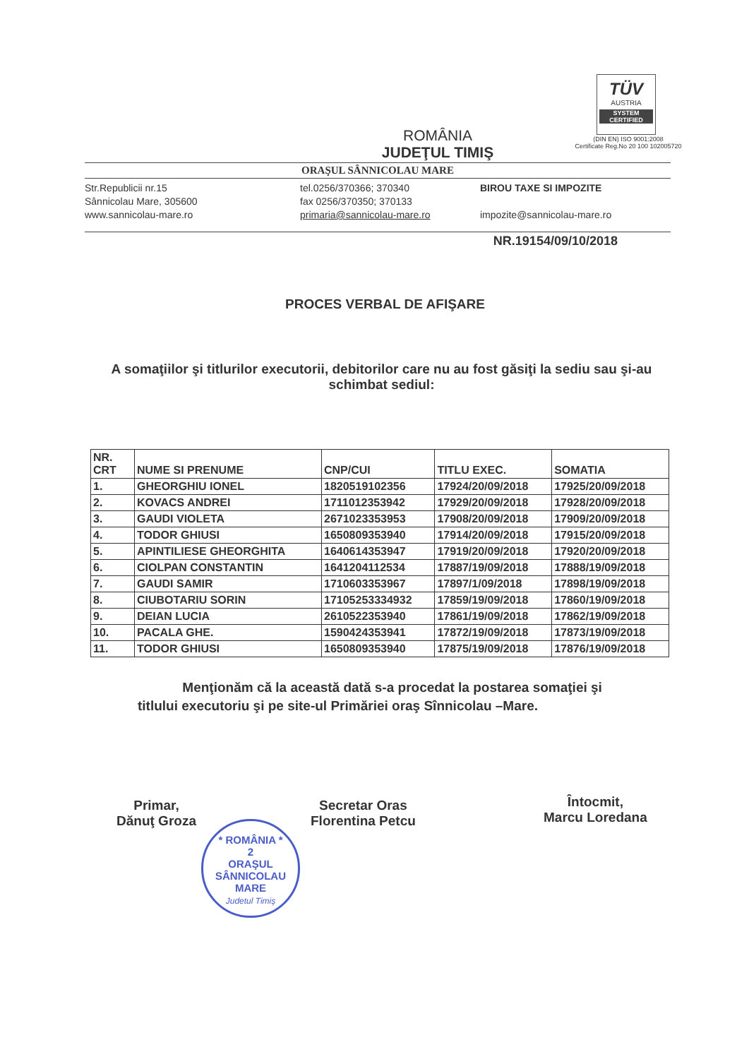TÜV
AUSTRIA
SYSTEM CERTIFIED
(DIN EN) ISO 9001:2008
Certificate Reg.No 20 100 102005720
ROMÂNIA
JUDEŢUL TIMIŞ
ORAŞUL SÂNNICOLAU MARE
Str.Republicii nr.15
Sânnicolau Mare, 305600
www.sannicolau-mare.ro
tel.0256/370366; 370340
fax 0256/370350; 370133
primaria@sannicolau-mare.ro
BIROU TAXE SI IMPOZITE
impozite@sannicolau-mare.ro
NR.19154/09/10/2018
PROCES VERBAL DE AFIŞARE
A somaţiilor şi titlurilor executorii, debitorilor care nu au fost găsiţi la sediu sau şi-au schimbat sediul:
| NR. CRT | NUME SI PRENUME | CNP/CUI | TITLU EXEC. | SOMATIA |
| --- | --- | --- | --- | --- |
| 1. | GHEORGHIU IONEL | 1820519102356 | 17924/20/09/2018 | 17925/20/09/2018 |
| 2. | KOVACS ANDREI | 1711012353942 | 17929/20/09/2018 | 17928/20/09/2018 |
| 3. | GAUDI VIOLETA | 2671023353953 | 17908/20/09/2018 | 17909/20/09/2018 |
| 4. | TODOR GHIUSI | 1650809353940 | 17914/20/09/2018 | 17915/20/09/2018 |
| 5. | APINTILIESE GHEORGHITA | 1640614353947 | 17919/20/09/2018 | 17920/20/09/2018 |
| 6. | CIOLPAN CONSTANTIN | 1641204112534 | 17887/19/09/2018 | 17888/19/09/2018 |
| 7. | GAUDI SAMIR | 1710603353967 | 17897/1/09/2018 | 17898/19/09/2018 |
| 8. | CIUBOTARIU SORIN | 17105253334932 | 17859/19/09/2018 | 17860/19/09/2018 |
| 9. | DEIAN LUCIA | 2610522353940 | 17861/19/09/2018 | 17862/19/09/2018 |
| 10. | PACALA GHE. | 1590424353941 | 17872/19/09/2018 | 17873/19/09/2018 |
| 11. | TODOR GHIUSI | 1650809353940 | 17875/19/09/2018 | 17876/19/09/2018 |
Menţionăm că la această dată s-a procedat la postarea somaţiei şi titlului executoriu şi pe site-ul Primăriei oraş Sînnicolau –Mare.
Primar,
Dănuţ Groza
Secretar Oras
Florentina Petcu
Întocmit,
Marcu Loredana
* ROMÂNIA *
2
ORAŞUL
SÂNNICOLAU
MARE
Judetul Timiş